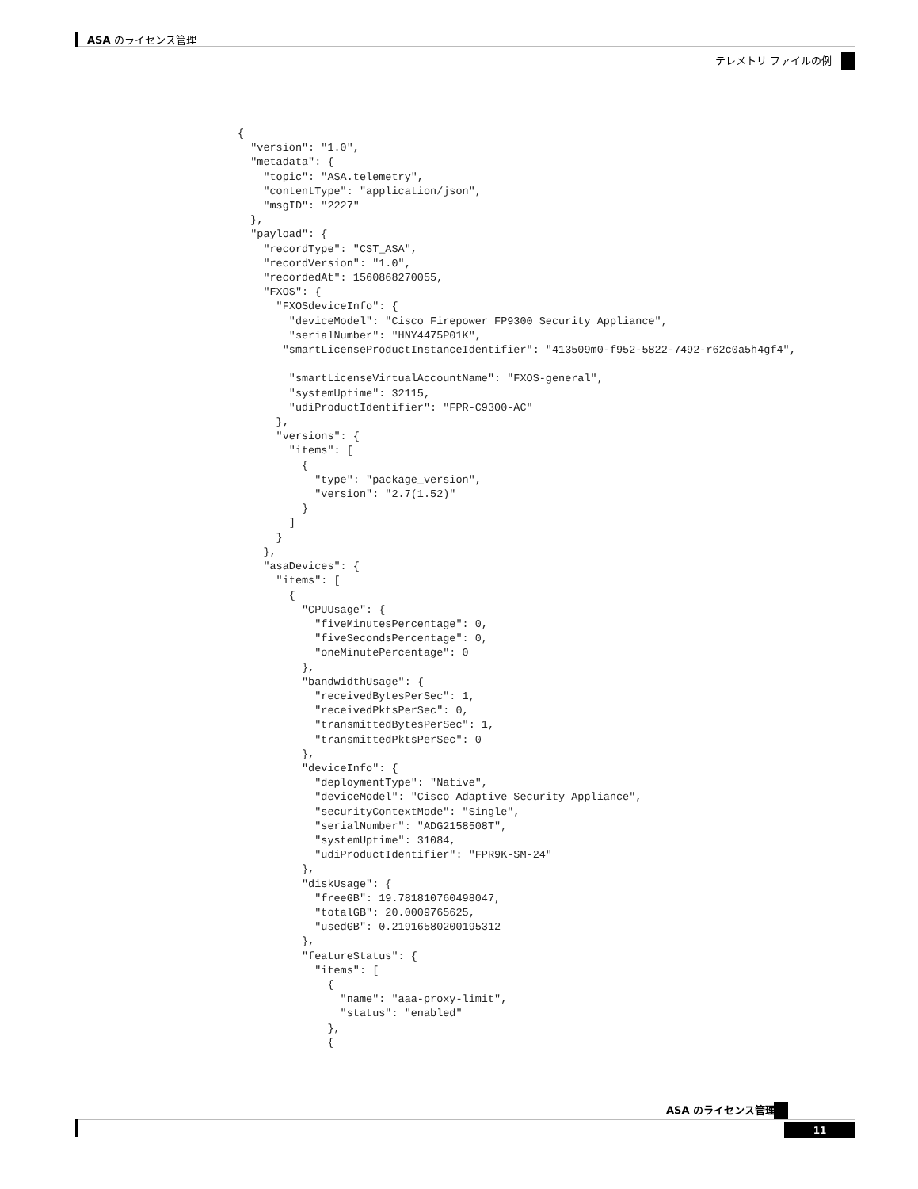ASA のライセンス管理
テレメトリ ファイルの例
{
  "version": "1.0",
  "metadata": {
    "topic": "ASA.telemetry",
    "contentType": "application/json",
    "msgID": "2227"
  },
  "payload": {
    "recordType": "CST_ASA",
    "recordVersion": "1.0",
    "recordedAt": 1560868270055,
    "FXOS": {
      "FXOSdeviceInfo": {
        "deviceModel": "Cisco Firepower FP9300 Security Appliance",
        "serialNumber": "HNY4475P01K",
       "smartLicenseProductInstanceIdentifier": "413509m0-f952-5822-7492-r62c0a5h4gf4",

        "smartLicenseVirtualAccountName": "FXOS-general",
        "systemUptime": 32115,
        "udiProductIdentifier": "FPR-C9300-AC"
      },
      "versions": {
        "items": [
          {
            "type": "package_version",
            "version": "2.7(1.52)"
          }
        ]
      }
    },
    "asaDevices": {
      "items": [
        {
          "CPUUsage": {
            "fiveMinutesPercentage": 0,
            "fiveSecondsPercentage": 0,
            "oneMinutePercentage": 0
          },
          "bandwidthUsage": {
            "receivedBytesPerSec": 1,
            "receivedPktsPerSec": 0,
            "transmittedBytesPerSec": 1,
            "transmittedPktsPerSec": 0
          },
          "deviceInfo": {
            "deploymentType": "Native",
            "deviceModel": "Cisco Adaptive Security Appliance",
            "securityContextMode": "Single",
            "serialNumber": "ADG2158508T",
            "systemUptime": 31084,
            "udiProductIdentifier": "FPR9K-SM-24"
          },
          "diskUsage": {
            "freeGB": 19.781810760498047,
            "totalGB": 20.0009765625,
            "usedGB": 0.21916580200195312
          },
          "featureStatus": {
            "items": [
              {
                "name": "aaa-proxy-limit",
                "status": "enabled"
              },
              {
ASA のライセンス管理
11